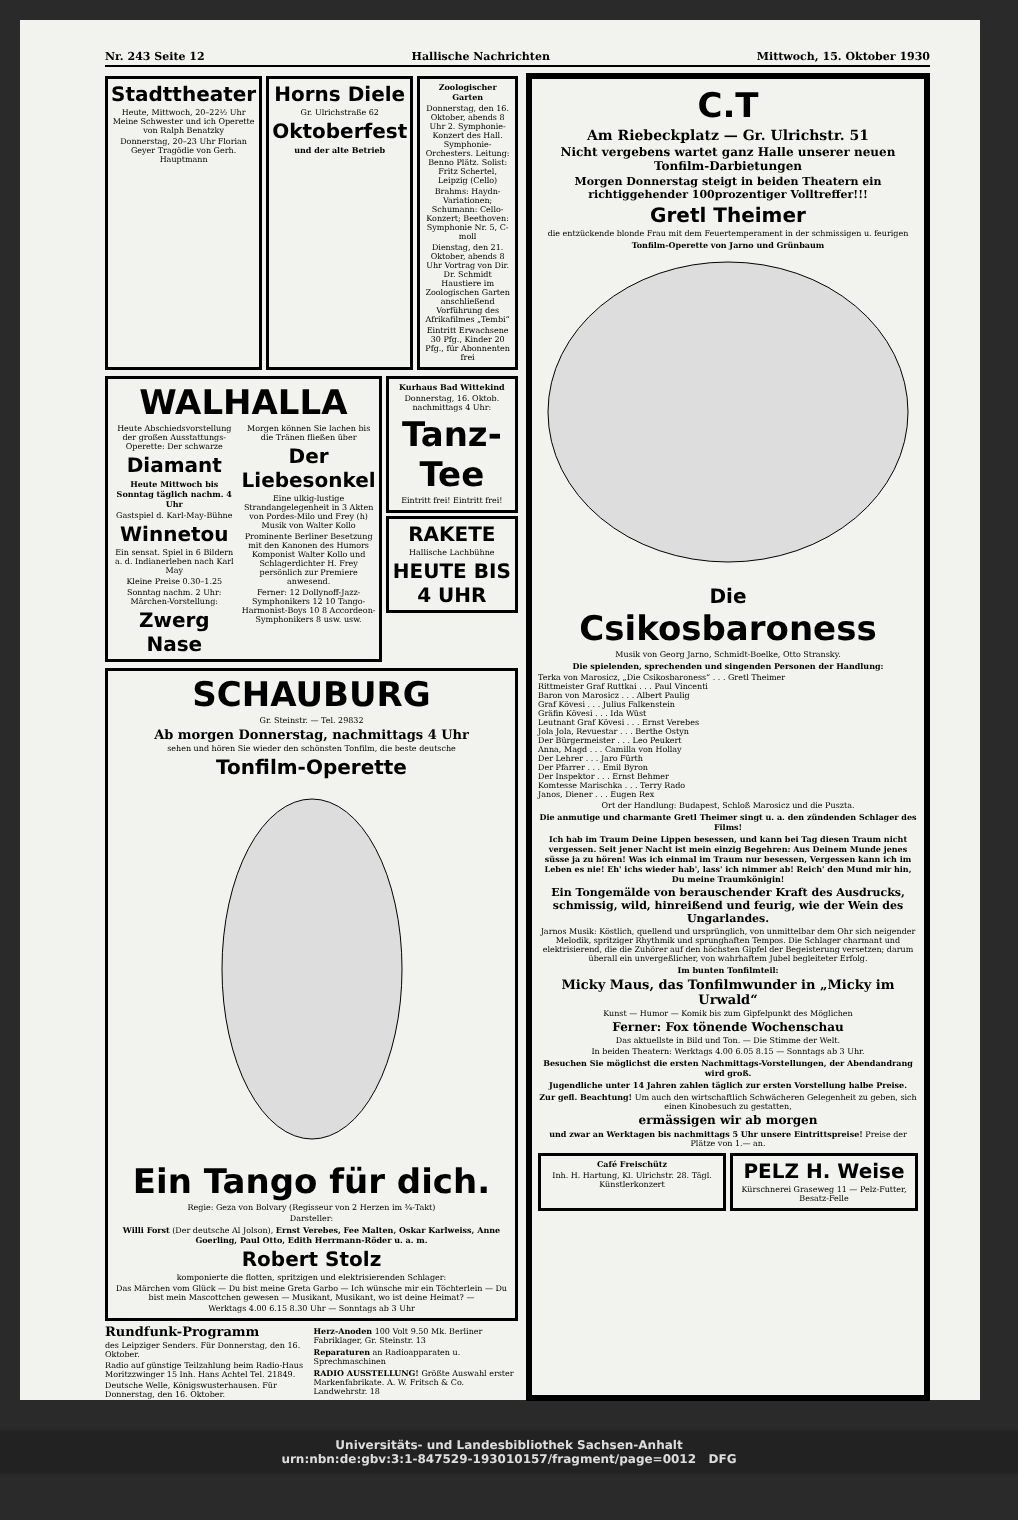Nr. 243 Seite 12 Hallische Nachrichten Mittwoch, 15. Oktober 1930
Stadttheater
Heute, Mittwoch, 20–22½ Uhr Meine Schwester und ich Operette von Ralph Benatzky
Donnerstag, 20–23 Uhr Florian Geyer Tragödie von Gerh. Hauptmann
Horns Diele
Gr. Ulrichstraße 62
Oktoberfest
und der alte Betrieb
Zoologischer Garten
Donnerstag, den 16. Oktober, abends 8 Uhr 2. Symphonie-Konzert des Hall. Symphonie-Orchesters. Leitung: Benno Plätz. Solist: Fritz Schertel, Leipzig (Cello)
Brahms: Haydn-Variationen; Schumann: Cello-Konzert; Beethoven: Symphonie Nr. 5, C-moll
Dienstag, den 21. Oktober, abends 8 Uhr Vortrag von Dir. Dr. Schmidt Haustiere im Zoologischen Garten anschließend Vorführung des Afrikafilmes „Tembi“
Eintritt Erwachsene 30 Pfg., Kinder 20 Pfg., für Abonnenten frei
WALHALLA
Heute Abschiedsvorstellung der großen Ausstattungs-Operette: Der schwarze
Diamant
Heute Mittwoch bis Sonntag täglich nachm. 4 Uhr
Gastspiel d. Karl-May-Bühne
Winnetou
Ein sensat. Spiel in 6 Bildern a. d. Indianerleben nach Karl May
Kleine Preise 0.30–1.25
Sonntag nachm. 2 Uhr: Märchen-Vorstellung:
Zwerg Nase
Morgen können Sie lachen bis die Tränen fließen über
Der Liebesonkel
Eine ulkig-lustige Strandangelegenheit in 3 Akten von Pordes-Milo und Frey (h) Musik von Walter Kollo
Prominente Berliner Besetzung mit den Kanonen des Humors Komponist Walter Kollo und Schlagerdichter H. Frey persönlich zur Premiere anwesend.
Ferner: 12 Dollynoff-Jazz-Symphonikers 12 10 Tango-Harmonist-Boys 10 8 Accordeon-Symphonikers 8 usw. usw.
Kurhaus Bad Wittekind
Donnerstag, 16. Oktob. nachmittags 4 Uhr:
Tanz-Tee
Eintritt frei! Eintritt frei!
RAKETE
Hallische Lachbühne
HEUTE BIS 4 UHR
SCHAUBURG
Gr. Steinstr. — Tel. 29832
Ab morgen Donnerstag, nachmittags 4 Uhr
sehen und hören Sie wieder den schönsten Tonfilm, die beste deutsche
Tonfilm-Operette
Ein Tango für dich.
Regie: Geza von Bolvary (Regisseur von 2 Herzen im ¾-Takt)
Darsteller:
Willi Forst (Der deutsche Al Jolson), Ernst Verebes, Fee Malten, Oskar Karlweiss, Anne Goerling, Paul Otto, Edith Herrmann-Röder u. a. m.
Robert Stolz
komponierte die flotten, spritzigen und elektrisierenden Schlager:
Das Märchen vom Glück — Du bist meine Greta Garbo — Ich wünsche mir ein Töchterlein — Du bist mein Mascottchen gewesen — Musikant, Musikant, wo ist deine Heimat? —
Werktags 4.00 6.15 8.30 Uhr — Sonntags ab 3 Uhr
Rundfunk-Programm
des Leipziger Senders. Für Donnerstag, den 16. Oktober.
Radio auf günstige Teilzahlung beim Radio-Haus Moritzzwinger 15 Inh. Hans Achtel Tel. 21849.
Deutsche Welle, Königswusterhausen. Für Donnerstag, den 16. Oktober.
Herz-Anoden 100 Volt 9.50 Mk. Berliner Fabriklager, Gr. Steinstr. 13
Reparaturen an Radioapparaten u. Sprechmaschinen
RADIO AUSSTELLUNG! Größte Auswahl erster Markenfabrikate. A. W. Fritsch & Co. Landwehrstr. 18
C.T
Am Riebeckplatz — Gr. Ulrichstr. 51
Nicht vergebens wartet ganz Halle unserer neuen Tonfilm-Darbietungen
Morgen Donnerstag steigt in beiden Theatern ein richtiggehender 100prozentiger Volltreffer!!!
Gretl Theimer
die entzückende blonde Frau mit dem Feuertemperament in der schmissigen u. feurigen
Tonfilm-Operette von Jarno und Grünbaum
Die
Csikosbaroness
Musik von Georg Jarno, Schmidt-Boelke, Otto Stransky.
Die spielenden, sprechenden und singenden Personen der Handlung:
Terka von Marosicz, „Die Csikosbaroness“ . . . Gretl Theimer
Rittmeister Graf Ruttkai . . . Paul Vincenti
Baron von Marosicz . . . Albert Paulig
Graf Kövesi . . . Julius Falkenstein
Gräfin Kövesi . . . Ida Wüst
Leutnant Graf Kövesi . . . Ernst Verebes
Jola Jola, Revuestar . . . Berthe Ostyn
Der Bürgermeister . . . Leo Peukert
Anna, Magd . . . Camilla von Hollay
Der Lehrer . . . Jaro Fürth
Der Pfarrer . . . Emil Byron
Der Inspektor . . . Ernst Behmer
Komtesse Marischka . . . Terry Rado
Janos, Diener . . . Eugen Rex
Ort der Handlung: Budapest, Schloß Marosicz und die Puszta.
Die anmutige und charmante Gretl Theimer singt u. a. den zündenden Schlager des Films!
Ich hab im Traum Deine Lippen besessen, und kann bei Tag diesen Traum nicht vergessen. Seit jener Nacht ist mein einzig Begehren: Aus Deinem Munde jenes süsse ja zu hören! Was ich einmal im Traum nur besessen, Vergessen kann ich im Leben es nie! Eh' ichs wieder hab', lass' ich nimmer ab! Reich' den Mund mir hin, Du meine Traumkönigin!
Ein Tongemälde von berauschender Kraft des Ausdrucks, schmissig, wild, hinreißend und feurig, wie der Wein des Ungarlandes.
Jarnos Musik: Köstlich, quellend und ursprünglich, von unmittelbar dem Ohr sich neigender Melodik, spritziger Rhythmik und sprunghaften Tempos. Die Schlager charmant und elektrisierend, die die Zuhörer auf den höchsten Gipfel der Begeisterung versetzen; darum überall ein unvergeßlicher, von wahrhaftem Jubel begleiteter Erfolg.
Im bunten Tonfilmteil:
Micky Maus, das Tonfilmwunder in „Micky im Urwald“
Kunst — Humor — Komik bis zum Gipfelpunkt des Möglichen
Ferner: Fox tönende Wochenschau
Das aktuellste in Bild und Ton. — Die Stimme der Welt.
In beiden Theatern: Werktags 4.00 6.05 8.15 — Sonntags ab 3 Uhr.
Besuchen Sie möglichst die ersten Nachmittags-Vorstellungen, der Abendandrang wird groß.
Jugendliche unter 14 Jahren zahlen täglich zur ersten Vorstellung halbe Preise.
Zur gefl. Beachtung! Um auch den wirtschaftlich Schwächeren Gelegenheit zu geben, sich einen Kinobesuch zu gestatten,
ermässigen wir ab morgen
und zwar an Werktagen bis nachmittags 5 Uhr unsere Eintrittspreise! Preise der Plätze von 1.— an.
Café Freischütz
Inh. H. Hartung, Kl. Ulrichstr. 28. Tägl. Künstlerkonzert
PELZ H. Weise
Kürschnerei Graseweg 11 — Pelz-Futter, Besatz-Felle
Universitäts- und Landesbibliothek Sachsen-Anhalt
urn:nbn:de:gbv:3:1-847529-193010157/fragment/page=0012 DFG